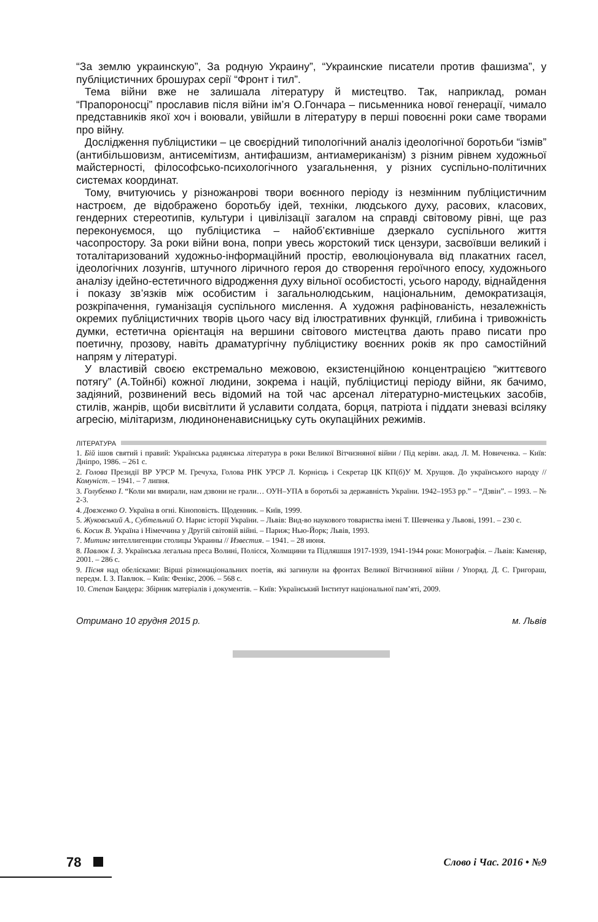“За землю украинскую”, За родную Украину”, “Украинские писатели против фашизма”, у публіцистичних брошурах серії “Фронт і тил”.
Тема війни вже не залишала літературу й мистецтво. Так, наприклад, роман “Прапороносці” прославив після війни ім’я О.Гончара – письменника нової генерації, чимало представників якої хоч і воювали, увійшли в літературу в перші повоєнні роки саме творами про війну.
Дослідження публіцистики – це своєрідний типологічний аналіз ідеологічної боротьби “ізмів” (антибільшовизм, антисемітизм, антифашизм, антиамериканізм) з різним рівнем художньої майстерності, філософсько-психологічного узагальнення, у різних суспільно-політичних системах координат.
Тому, вчитуючись у різножанрові твори воєнного періоду із незмінним публіцистичним настроєм, де відображено боротьбу ідей, техніки, людського духу, расових, класових, гендерних стереотипів, культури і цивілізації загалом на справді світовому рівні, ще раз переконуємося, що публіцистика – найоб’єктивніше дзеркало суспільного життя часопростору. За роки війни вона, попри увесь жорстокий тиск цензури, засвоївши великий і тоталітаризований художньо-інформаційний простір, еволюціонувала від плакатних гасел, ідеологічних лозунгів, штучного ліричного героя до створення героїчного епосу, художнього аналізу ідейно-естетичного відродження духу вільної особистості, усього народу, віднайдення і показу зв’язків між особистим і загальнолюдським, національним, демократизація, розкріпачення, гуманізація суспільного мислення. А художня рафінованість, незалежність окремих публіцистичних творів цього часу від ілюстративних функцій, глибина і тривожність думки, естетична орієнтація на вершини світового мистецтва дають право писати про поетичну, прозову, навіть драматургічну публіцистику воєнних років як про самостійний напрям у літературі.
У властивій своєю екстремально межовою, екзистенційною концентрацією “життєвого потягу” (А.Тойнбі) кожної людини, зокрема і націй, публіцистиці періоду війни, як бачимо, задіяний, розвинений весь відомий на той час арсенал літературно-мистецьких засобів, стилів, жанрів, щоби висвітлити й уславити солдата, борця, патріота і піддати зневазі всіляку агресію, мілітаризм, людиноненависницьку суть окупаційних режимів.
ЛІТЕРАТУРА
1. Бій ішов святий і правий: Українська радянська література в роки Великої Вітчизняної війни / Під керівн. акад. Л. М. Новиченка. – Київ: Дніпро, 1986. – 261 с.
2. Голова Президії ВР УРСР М. Гречуха, Голова РНК УРСР Л. Корнієць і Секретар ЦК КП(б)У М. Хрущов. До українського народу // Комуніст. – 1941. – 7 липня.
3. Голубенко І. “Коли ми вмирали, нам дзвони не грали… ОУН–УПА в боротьбі за державність України. 1942–1953 рр.” – “Дзвін”. – 1993. – № 2-3.
4. Довженко О. Україна в огні. Кіноповість. Щоденник. – Київ, 1999.
5. Жуковський А., Субтельний О. Нарис історії України. – Львів: Вид-во наукового товариства імені Т. Шевченка у Львові, 1991. – 230 с.
6. Косик В. Україна і Німеччина у Другій світовій війні. – Париж; Нью-Йорк; Львів, 1993.
7. Митинг интеллигенции столицы Украины // Известия. – 1941. – 28 июня.
8. Павлюк І. З. Українська легальна преса Волині, Полісся, Холмщини та Підляшшя 1917-1939, 1941-1944 роки: Монографія. – Львів: Каменяр, 2001. – 286 с.
9. Пісня над обелісками: Вірші різнонаціональних поетів, які загинули на фронтах Великої Вітчизняної війни / Упоряд. Д. С. Григораш, передм. І. З. Павлюк. – Київ: Фенікс, 2006. – 568 с.
10. Степан Бандера: Збірник матеріалів і документів. – Київ: Український Інститут національної пам’яті, 2009.
Отримано 10 грудня 2015 р. м. Львів
78 Слово і Час. 2016 • №9